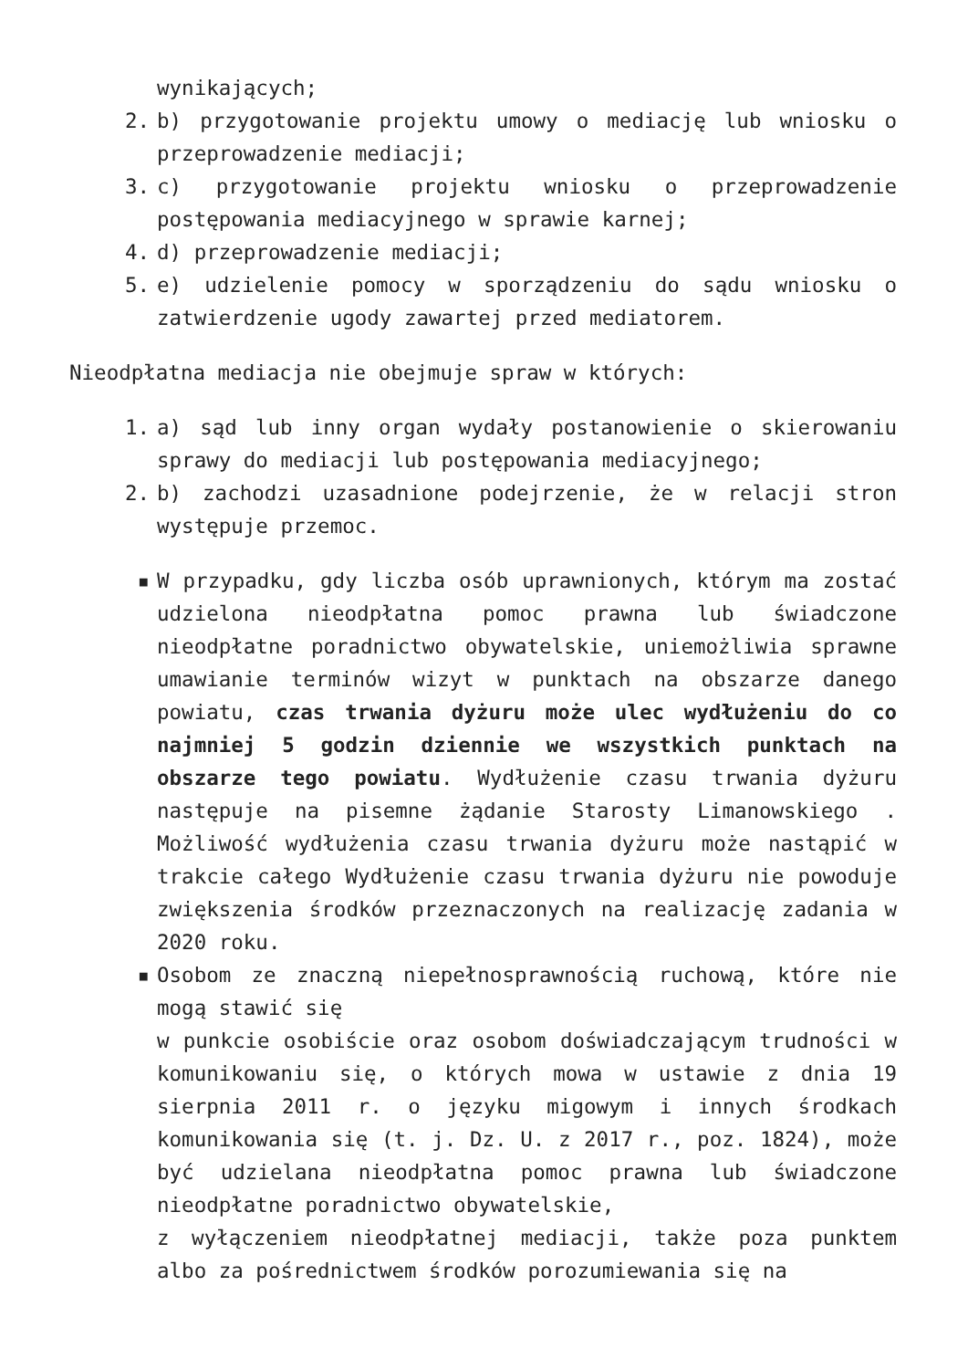wynikających;
2. b) przygotowanie projektu umowy o mediację lub wniosku o przeprowadzenie mediacji;
3. c) przygotowanie projektu wniosku o przeprowadzenie postępowania mediacyjnego w sprawie karnej;
4. d) przeprowadzenie mediacji;
5. e) udzielenie pomocy w sporządzeniu do sądu wniosku o zatwierdzenie ugody zawartej przed mediatorem.
Nieodpłatna mediacja nie obejmuje spraw w których:
1. a) sąd lub inny organ wydały postanowienie o skierowaniu sprawy do mediacji lub postępowania mediacyjnego;
2. b) zachodzi uzasadnione podejrzenie, że w relacji stron występuje przemoc.
▪ W przypadku, gdy liczba osób uprawnionych, którym ma zostać udzielona nieodpłatna pomoc prawna lub świadczone nieodpłatne poradnictwo obywatelskie, uniemożliwia sprawne umawianie terminów wizyt w punktach na obszarze danego powiatu, czas trwania dyżuru może ulec wydłużeniu do co najmniej 5 godzin dziennie we wszystkich punktach na obszarze tego powiatu. Wydłużenie czasu trwania dyżuru następuje na pisemne żądanie Starosty Limanowskiego . Możliwość wydłużenia czasu trwania dyżuru może nastąpić w trakcie całego Wydłużenie czasu trwania dyżuru nie powoduje zwiększenia środków przeznaczonych na realizację zadania w 2020 roku.
▪ Osobom ze znaczną niepełnosprawnością ruchową, które nie mogą stawić się
w punkcie osobiście oraz osobom doświadczającym trudności w komunikowaniu się, o których mowa w ustawie z dnia 19 sierpnia 2011 r. o języku migowym i innych środkach komunikowania się (t. j. Dz. U. z 2017 r., poz. 1824), może być udzielana nieodpłatna pomoc prawna lub świadczone nieodpłatne poradnictwo obywatelskie,
z wyłączeniem nieodpłatnej mediacji, także poza punktem albo za pośrednictwem środków porozumiewania się na